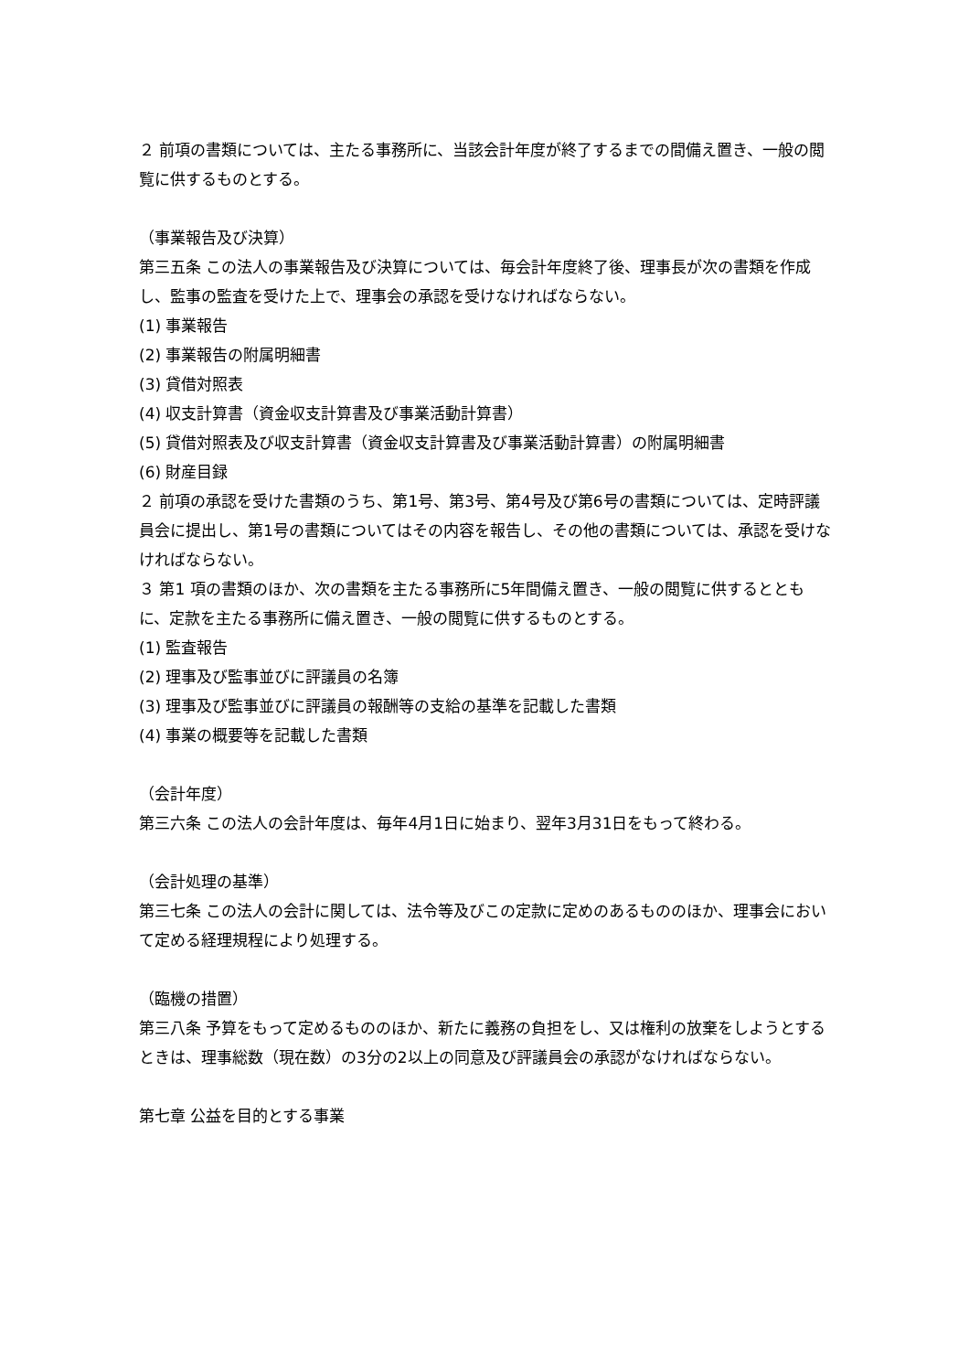２ 前項の書類については、主たる事務所に、当該会計年度が終了するまでの間備え置き、一般の閲覧に供するものとする。
（事業報告及び決算）
第三五条 この法人の事業報告及び決算については、毎会計年度終了後、理事長が次の書類を作成し、監事の監査を受けた上で、理事会の承認を受けなければならない。
(1) 事業報告
(2) 事業報告の附属明細書
(3) 貸借対照表
(4) 収支計算書（資金収支計算書及び事業活動計算書）
(5) 貸借対照表及び収支計算書（資金収支計算書及び事業活動計算書）の附属明細書
(6) 財産目録
２ 前項の承認を受けた書類のうち、第1号、第3号、第4号及び第6号の書類については、定時評議員会に提出し、第1号の書類についてはその内容を報告し、その他の書類については、承認を受けなければならない。
３ 第1 項の書類のほか、次の書類を主たる事務所に5年間備え置き、一般の閲覧に供するとともに、定款を主たる事務所に備え置き、一般の閲覧に供するものとする。
(1) 監査報告
(2) 理事及び監事並びに評議員の名簿
(3) 理事及び監事並びに評議員の報酬等の支給の基準を記載した書類
(4) 事業の概要等を記載した書類
（会計年度）
第三六条 この法人の会計年度は、毎年4月1日に始まり、翌年3月31日をもって終わる。
（会計処理の基準）
第三七条 この法人の会計に関しては、法令等及びこの定款に定めのあるもののほか、理事会において定める経理規程により処理する。
（臨機の措置）
第三八条 予算をもって定めるもののほか、新たに義務の負担をし、又は権利の放棄をしようとするときは、理事総数（現在数）の3分の2以上の同意及び評議員会の承認がなければならない。
第七章 公益を目的とする事業